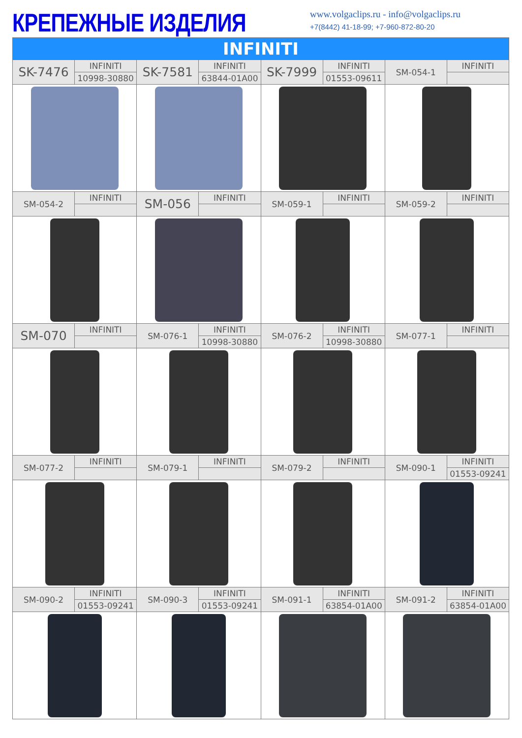КРЕПЕЖНЫЕ ИЗДЕЛИЯ
www.volgaclips.ru - info@volgaclips.ru
+7(8442) 41-18-99; +7-960-872-80-20
| INFINITI | | | | | | | |
| SK-7476 | INFINITI | SK-7581 | INFINITI | SK-7999 | INFINITI | SM-054-1 | INFINITI |
| | 10998-30880 | | 63844-01A00 | | 01553-09611 | | |
| SM-054-2 | INFINITI | SM-056 | INFINITI | SM-059-1 | INFINITI | SM-059-2 | INFINITI |
| SM-070 | INFINITI | SM-076-1 | INFINITI | SM-076-2 | INFINITI | SM-077-1 | INFINITI |
| | | | 10998-30880 | | 10998-30880 | | |
| SM-077-2 | INFINITI | SM-079-1 | INFINITI | SM-079-2 | INFINITI | SM-090-1 | INFINITI |
| | | | | | | | 01553-09241 |
| SM-090-2 | INFINITI | SM-090-3 | INFINITI | SM-091-1 | INFINITI | SM-091-2 | INFINITI |
| | 01553-09241 | | 01553-09241 | | 63854-01A00 | | 63854-01A00 |